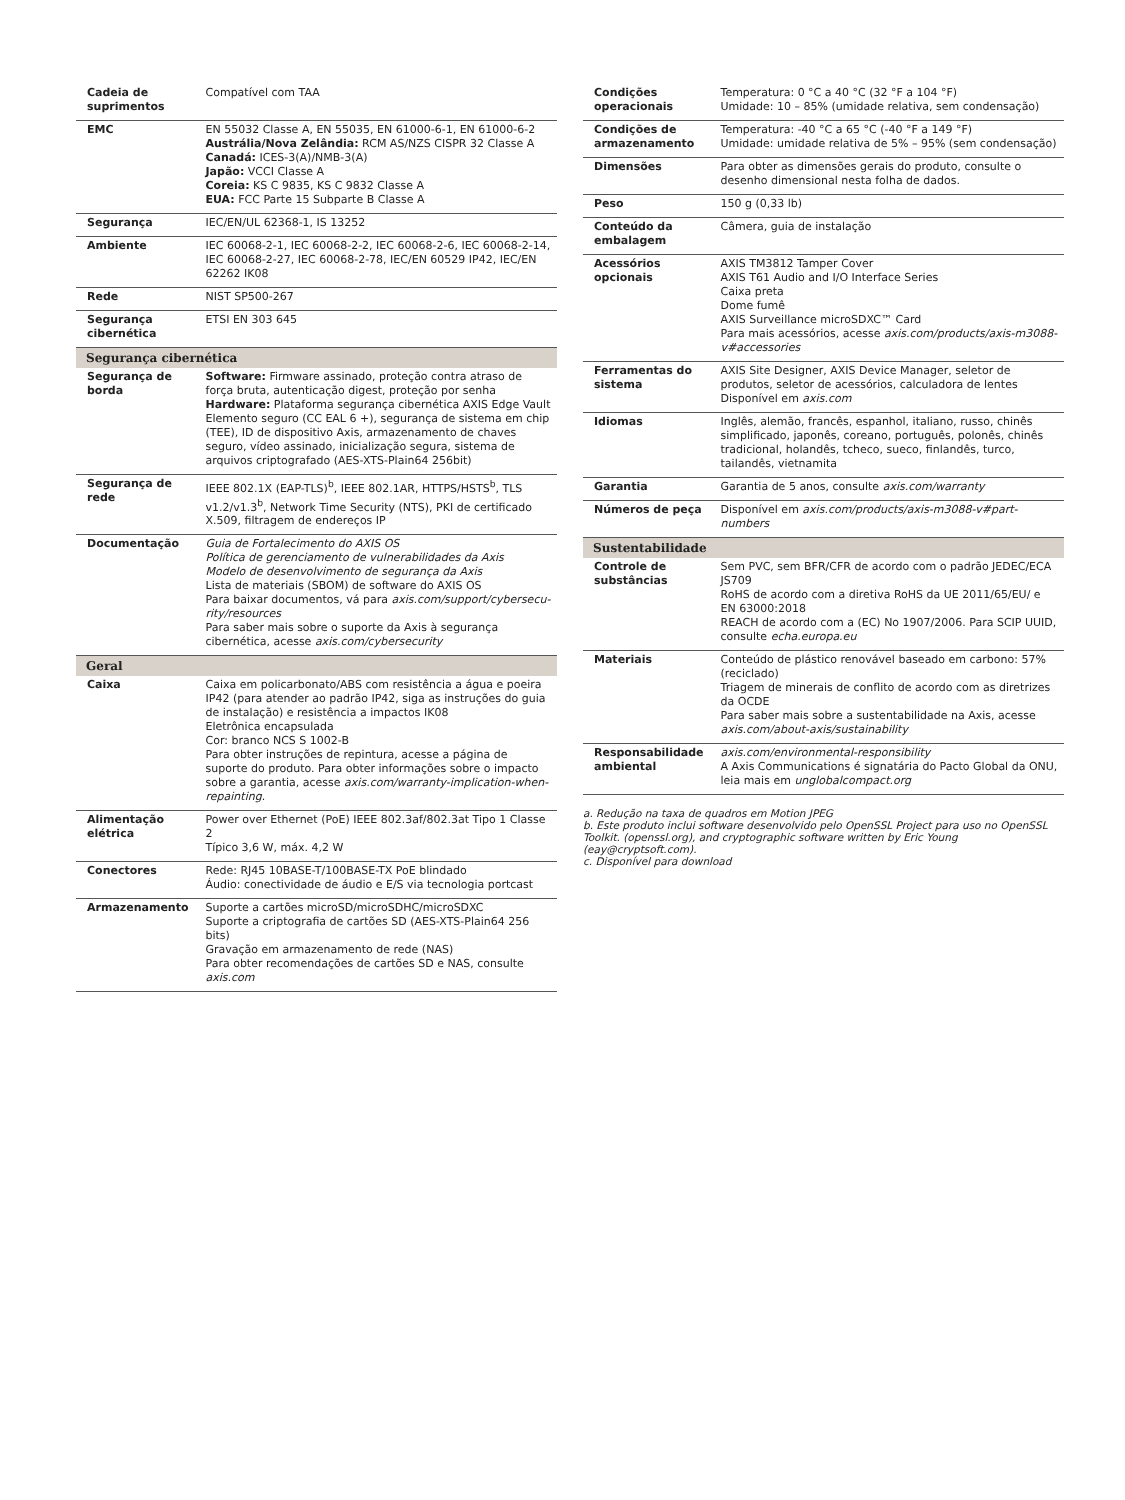| Cadeia de suprimentos | Compatível com TAA |
| EMC | EN 55032 Classe A, EN 55035, EN 61000-6-1, EN 61000-6-2 Austrália/Nova Zelândia: RCM AS/NZS CISPR 32 Classe A Canadá: ICES-3(A)/NMB-3(A) Japão: VCCI Classe A Coreia: KS C 9835, KS C 9832 Classe A EUA: FCC Parte 15 Subparte B Classe A |
| Segurança | IEC/EN/UL 62368-1, IS 13252 |
| Ambiente | IEC 60068-2-1, IEC 60068-2-2, IEC 60068-2-6, IEC 60068-2-14, IEC 60068-2-27, IEC 60068-2-78, IEC/EN 60529 IP42, IEC/EN 62262 IK08 |
| Rede | NIST SP500-267 |
| Segurança cibernética | ETSI EN 303 645 |
| Segurança cibernética | |
| Segurança de borda | Software: Firmware assinado, proteção contra atraso de força bruta, autenticação digest, proteção por senha Hardware: Plataforma segurança cibernética AXIS Edge Vault Elemento seguro (CC EAL 6 +), segurança de sistema em chip (TEE), ID de dispositivo Axis, armazenamento de chaves seguro, vídeo assinado, inicialização segura, sistema de arquivos criptografado (AES-XTS-Plain64 256bit) |
| Segurança de rede | IEEE 802.1X (EAP-TLS)<sup>b</sup>, IEEE 802.1AR, HTTPS/HSTS<sup>b</sup>, TLS v1.2/v1.3<sup>b</sup>, Network Time Security (NTS), PKI de certificado X.509, filtragem de endereços IP |
| Documentação | Guia de Fortalecimento do AXIS OS Política de gerenciamento de vulnerabilidades da Axis Modelo de desenvolvimento de segurança da Axis Lista de materiais (SBOM) de software do AXIS OS Para baixar documentos, vá para axis.com/support/cybersecu-rity/resources Para saber mais sobre o suporte da Axis à segurança cibernética, acesse axis.com/cybersecurity |
| Geral | |
| Caixa | Caixa em policarbonato/ABS com resistência a água e poeira IP42 (para atender ao padrão IP42, siga as instruções do guia de instalação) e resistência a impactos IK08 Eletrônica encapsulada Cor: branco NCS S 1002-B Para obter instruções de repintura, acesse a página de suporte do produto. Para obter informações sobre o impacto sobre a garantia, acesse axis.com/warranty-implication-when-repainting . |
| Alimentação elétrica | Power over Ethernet (PoE) IEEE 802.3af/802.3at Tipo 1 Classe 2 Típico 3,6 W, máx. 4,2 W |
| Conectores | Rede: RJ45 10BASE-T/100BASE-TX PoE blindado Áudio: conectividade de áudio e E/S via tecnologia portcast |
| Armazenamento | Suporte a cartões microSD/microSDHC/microSDXC Suporte a criptografia de cartões SD (AES-XTS-Plain64 256 bits) Gravação em armazenamento de rede (NAS) Para obter recomendações de cartões SD e NAS, consulte axis.com |
| Condições operacionais | Temperatura: 0 °C a 40 °C (32 °F a 104 °F) Umidade: 10 – 85% (umidade relativa, sem condensação) |
| Condições de armazenamento | Temperatura: -40 °C a 65 °C (-40 °F a 149 °F) Umidade: umidade relativa de 5% – 95% (sem condensação) |
| Dimensões | Para obter as dimensões gerais do produto, consulte o desenho dimensional nesta folha de dados. |
| Peso | 150 g (0,33 lb) |
| Conteúdo da embalagem | Câmera, guia de instalação |
| Acessórios opcionais | AXIS TM3812 Tamper Cover AXIS T61 Audio and I/O Interface Series Caixa preta Dome fumê AXIS Surveillance microSDXC™ Card Para mais acessórios, acesse axis.com/products/axis-m3088-v#accessories |
| Ferramentas do sistema | AXIS Site Designer, AXIS Device Manager, seletor de produtos, seletor de acessórios, calculadora de lentes Disponível em axis.com |
| Idiomas | Inglês, alemão, francês, espanhol, italiano, russo, chinês simplificado, japonês, coreano, português, polonês, chinês tradicional, holandês, tcheco, sueco, finlandês, turco, tailandês, vietnamita |
| Garantia | Garantia de 5 anos, consulte axis.com/warranty |
| Números de peça | Disponível em axis.com/products/axis-m3088-v#part-numbers |
| Sustentabilidade | |
| Controle de substâncias | Sem PVC, sem BFR/CFR de acordo com o padrão JEDEC/ECA JS709 RoHS de acordo com a diretiva RoHS da UE 2011/65/EU/ e EN 63000:2018 REACH de acordo com a (EC) No 1907/2006. Para SCIP UUID, consulte echa.europa.eu |
| Materiais | Conteúdo de plástico renovável baseado em carbono: 57% (reciclado) Triagem de minerais de conflito de acordo com as diretrizes da OCDE Para saber mais sobre a sustentabilidade na Axis, acesse axis.com/about-axis/sustainability |
| Responsabilidade ambiental | axis.com/environmental-responsibility A Axis Communications é signatária do Pacto Global da ONU, leia mais em unglobalcompact.org |
a. Redução na taxa de quadros em Motion JPEG
b. Este produto inclui software desenvolvido pelo OpenSSL Project para uso no OpenSSL Toolkit. (openssl.org), and cryptographic software written by Eric Young (eay@cryptsoft.com).
c. Disponível para download